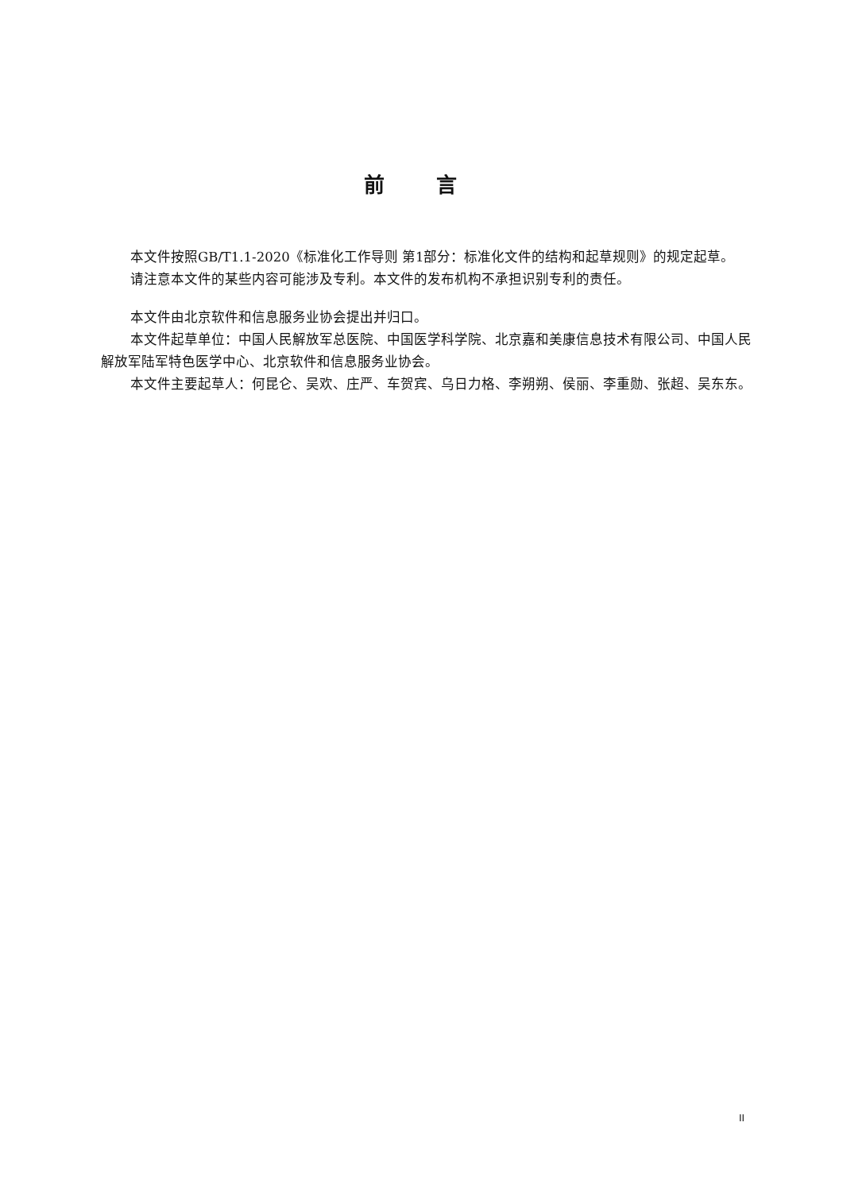前 言
本文件按照GB/T1.1-2020《标准化工作导则 第1部分：标准化文件的结构和起草规则》的规定起草。
请注意本文件的某些内容可能涉及专利。本文件的发布机构不承担识别专利的责任。
本文件由北京软件和信息服务业协会提出并归口。
本文件起草单位：中国人民解放军总医院、中国医学科学院、北京嘉和美康信息技术有限公司、中国人民解放军陆军特色医学中心、北京软件和信息服务业协会。
本文件主要起草人：何昆仑、吴欢、庄严、车贺宾、乌日力格、李朔朔、侯丽、李重勋、张超、吴东东。
II